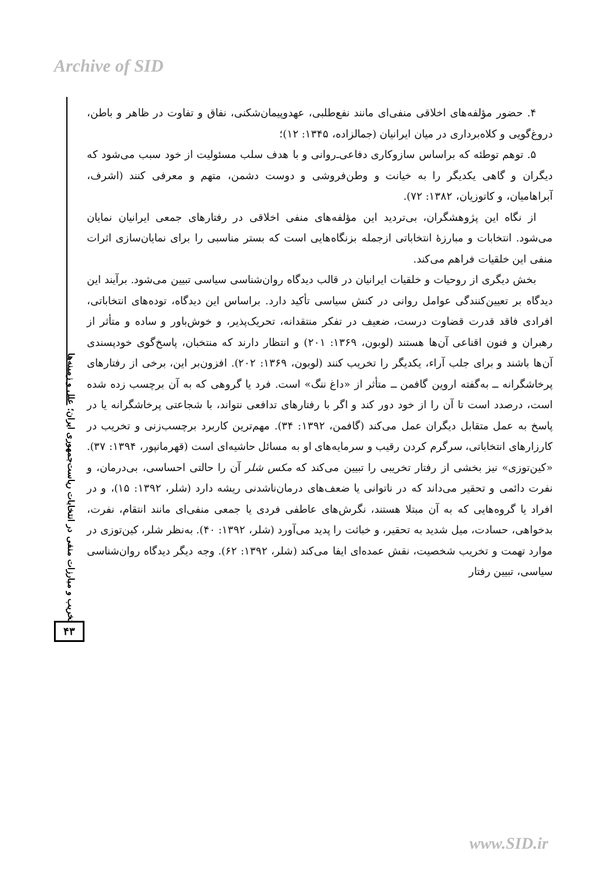Archive of SID
۴. حضور مؤلفه‌های اخلاقی منفی‌ای مانند نفع‌طلبی، عهدوپیمان‌شکنی، نفاق و تفاوت در ظاهر و باطن، دروغ‌گویی و کلاه‌برداری در میان ایرانیان (جمالزاده، ۱۳۴۵: ۱۲)؛
۵. توهم توطئه که براساس سازوکاری دفاعی‌ـ‌روانی و با هدف سلب مسئولیت از خود سبب می‌شود که دیگران و گاهی یکدیگر را به خیانت و وطن‌فروشی و دوست دشمن، متهم و معرفی کنند (اشرف، آبراهامیان، و کاتوزیان، ۱۳۸۲: ۷۲).
از نگاه این پژوهشگران، بی‌تردید این مؤلفه‌های منفی اخلاقی در رفتارهای جمعی ایرانیان نمایان می‌شود. انتخابات و مبارزهٔ انتخاباتی ازجمله بزنگاه‌هایی است که بستر مناسبی را برای نمایان‌سازی اثرات منفی این خلقیات فراهم می‌کند.
بخش دیگری از روحیات و خلقیات ایرانیان در قالب دیدگاه روان‌شناسی سیاسی تبیین می‌شود. برآیند این دیدگاه بر تعیین‌کنندگی عوامل روانی در کنش سیاسی تأکید دارد. براساس این دیدگاه، توده‌های انتخاباتی، افرادی فاقد قدرت قضاوت درست، ضعیف در تفکر منتقدانه، تحریک‌پذیر، و خوش‌باور و ساده و متأثر از رهبران و فنون اقناعی آن‌ها هستند (لوبون، ۱۳۶۹: ۲۰۱) و انتظار دارند که منتخبان، پاسخ‌گوی خودپسندی آن‌ها باشند و برای جلب آراء، یکدیگر را تخریب کنند (لوبون، ۱۳۶۹: ۲۰۲). افزون‌بر این، برخی از رفتارهای پرخاشگرانه ــ به‌گفته اروین گافمن ــ متأثر از «داغ ننگ» است. فرد یا گروهی که به آن برچسب زده شده است، درصدد است تا آن را از خود دور کند و اگر با رفتارهای تدافعی نتواند، با شجاعتی پرخاشگرانه یا در پاسخ به عمل متقابل دیگران عمل می‌کند (گافمن، ۱۳۹۲: ۳۴). مهم‌ترین کاربرد برچسب‌زنی و تخریب در کارزارهای انتخاباتی، سرگرم کردن رقیب و سرمایه‌های او به مسائل حاشیه‌ای است (قهرمانپور، ۱۳۹۴: ۳۷). «کین‌توزی» نیز بخشی از رفتار تخریبی را تبیین می‌کند که مکس شلر آن را حالتی احساسی، بی‌درمان، و نفرت دائمی و تحقیر می‌داند که در ناتوانی یا ضعف‌های درمان‌ناشدنی ریشه دارد (شلر، ۱۳۹۲: ۱۵)، و در افراد یا گروه‌هایی که به آن مبتلا هستند، نگرش‌های عاطفی فردی یا جمعی منفی‌ای مانند انتقام، نفرت، بدخواهی، حسادت، میل شدید به تحقیر، و خباثت را پدید می‌آورد (شلر، ۱۳۹۲: ۴۰). به‌نظر شلر، کین‌توزی در موارد تهمت و تخریب شخصیت، نقش عمده‌ای ایفا می‌کند (شلر، ۱۳۹۲: ۶۲). وجه دیگر دیدگاه روان‌شناسی سیاسی، تبیین رفتار
تخریب و مبارزات منفی در انتخابات ریاست‌جمهوری ایران؛ علل و زمینه‌ها
۴۳
www.SID.ir